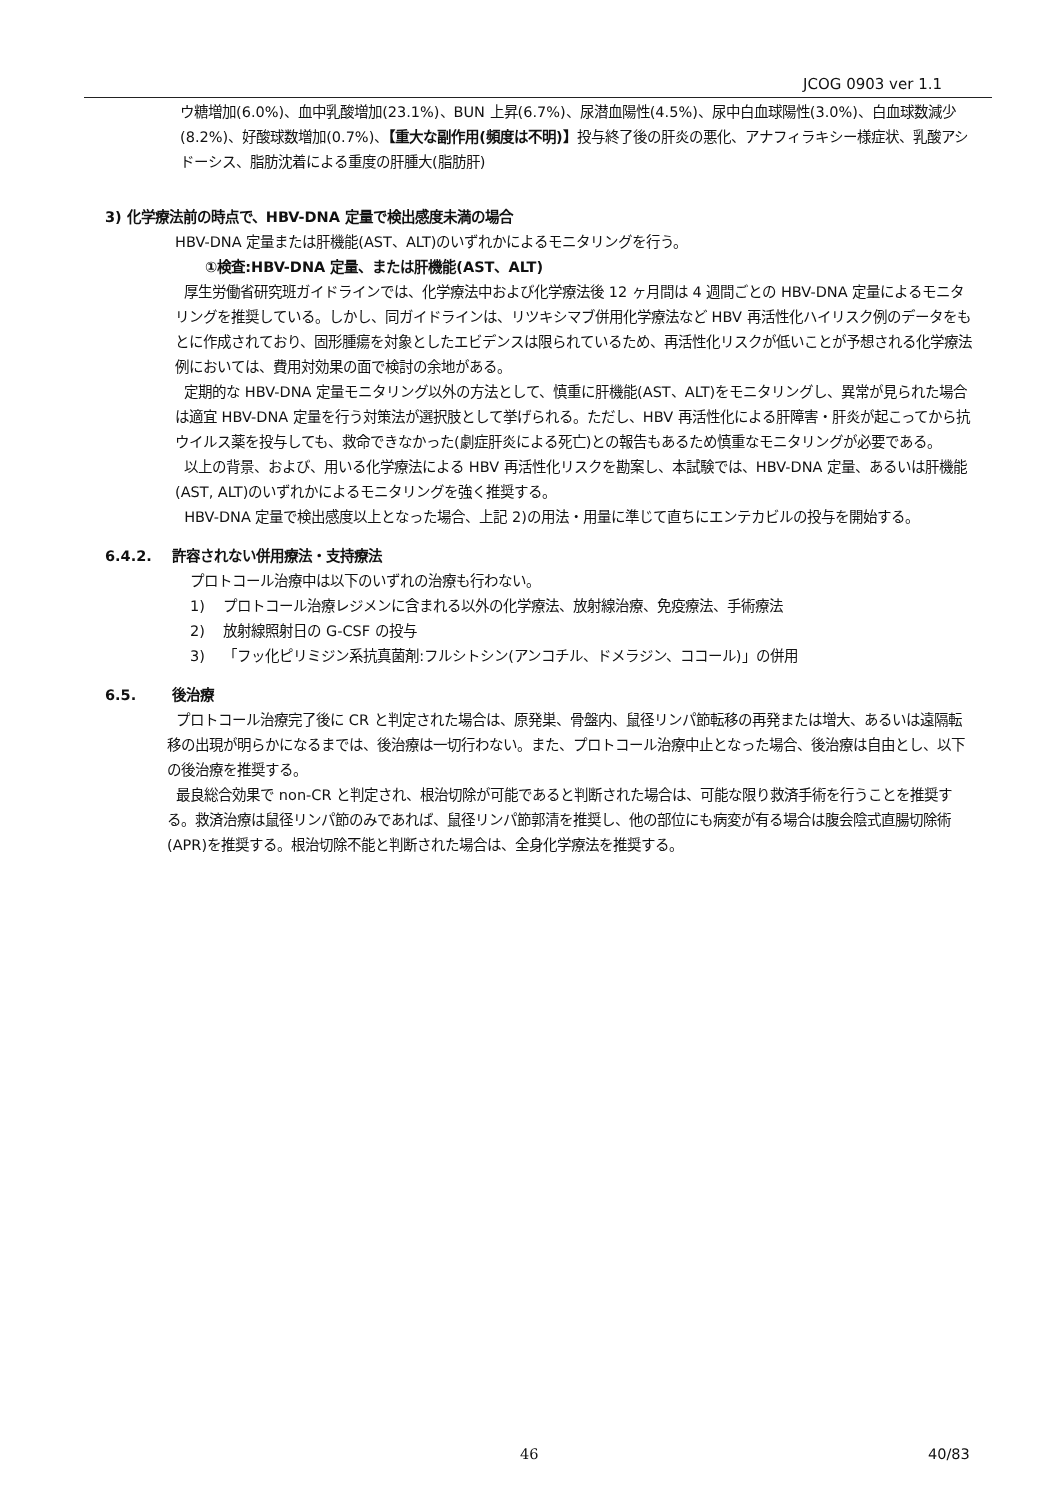JCOG 0903 ver 1.1
ウ糖増加(6.0%)、血中乳酸増加(23.1%)、BUN 上昇(6.7%)、尿潜血陽性(4.5%)、尿中白血球陽性(3.0%)、白血球数減少(8.2%)、好酸球数増加(0.7%)、【重大な副作用(頻度は不明)】投与終了後の肝炎の悪化、アナフィラキシー様症状、乳酸アシドーシス、脂肪沈着による重度の肝腫大(脂肪肝)
3) 化学療法前の時点で、HBV-DNA 定量で検出感度未満の場合
HBV-DNA 定量または肝機能(AST、ALT)のいずれかによるモニタリングを行う。
①検査:HBV-DNA 定量、または肝機能(AST、ALT)
厚生労働省研究班ガイドラインでは、化学療法中および化学療法後 12 ヶ月間は 4 週間ごとの HBV-DNA 定量によるモニタリングを推奨している。しかし、同ガイドラインは、リツキシマブ併用化学療法など HBV 再活性化ハイリスク例のデータをもとに作成されており、固形腫瘍を対象としたエビデンスは限られているため、再活性化リスクが低いことが予想される化学療法例においては、費用対効果の面で検討の余地がある。
定期的な HBV-DNA 定量モニタリング以外の方法として、慎重に肝機能(AST、ALT)をモニタリングし、異常が見られた場合は適宜 HBV-DNA 定量を行う対策法が選択肢として挙げられる。ただし、HBV 再活性化による肝障害・肝炎が起こってから抗ウイルス薬を投与しても、救命できなかった(劇症肝炎による死亡)との報告もあるため慎重なモニタリングが必要である。
以上の背景、および、用いる化学療法による HBV 再活性化リスクを勘案し、本試験では、HBV-DNA 定量、あるいは肝機能(AST, ALT)のいずれかによるモニタリングを強く推奨する。
HBV-DNA 定量で検出感度以上となった場合、上記 2)の用法・用量に準じて直ちにエンテカビルの投与を開始する。
6.4.2. 許容されない併用療法・支持療法
プロトコール治療中は以下のいずれの治療も行わない。
1) プロトコール治療レジメンに含まれる以外の化学療法、放射線治療、免疫療法、手術療法
2) 放射線照射日の G-CSF の投与
3) 「フッ化ピリミジン系抗真菌剤:フルシトシン(アンコチル、ドメラジン、ココール)」の併用
6.5. 後治療
プロトコール治療完了後に CR と判定された場合は、原発巣、骨盤内、鼠径リンパ節転移の再発または増大、あるいは遠隔転移の出現が明らかになるまでは、後治療は一切行わない。また、プロトコール治療中止となった場合、後治療は自由とし、以下の後治療を推奨する。
最良総合効果で non-CR と判定され、根治切除が可能であると判断された場合は、可能な限り救済手術を行うことを推奨する。救済治療は鼠径リンパ節のみであれば、鼠径リンパ節郭清を推奨し、他の部位にも病変が有る場合は腹会陰式直腸切除術(APR)を推奨する。根治切除不能と判断された場合は、全身化学療法を推奨する。
46 40/83